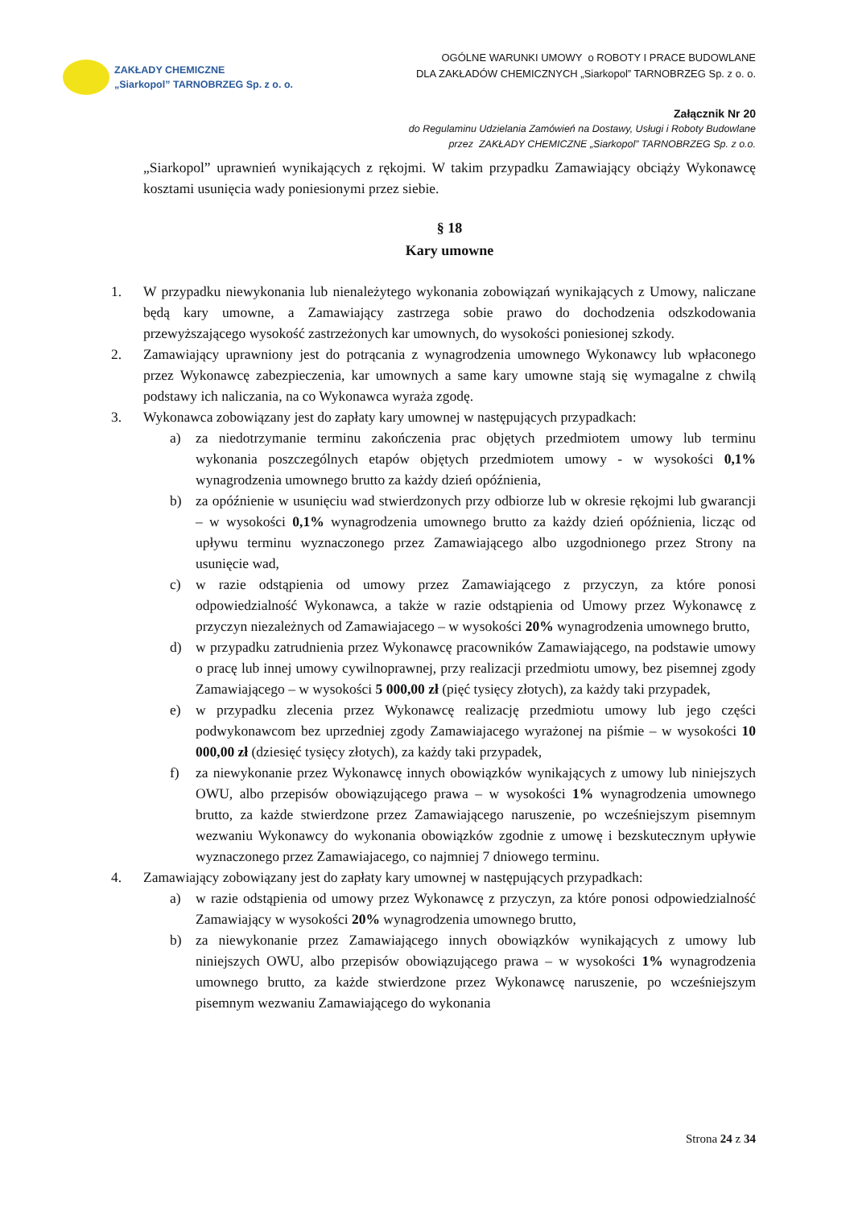ZAKŁADY CHEMICZNE
„Siarkopol” TARNOBRZEG Sp. z o. o.
OGÓLNE WARUNKI UMOWY o ROBOTY I PRACE BUDOWLANE
DLA ZAKŁADÓW CHEMICZNYCH „Siarkopol” TARNOBRZEG Sp. z o. o.
Załącznik Nr 20
do Regulaminu Udzielania Zamówień na Dostawy, Usługi i Roboty Budowlane
przez ZAKŁADY CHEMICZNE „Siarkopol” TARNOBRZEG Sp. z o.o.
„Siarkopol” uprawnień wynikających z rękojmi. W takim przypadku Zamawiający obciąży Wykonawcę kosztami usunięcia wady poniesionymi przez siebie.
§ 18
Kary umowne
1. W przypadku niewykonania lub nienależytego wykonania zobowiązań wynikających z Umowy, naliczane będą kary umowne, a Zamawiający zastrzega sobie prawo do dochodzenia odszkodowania przewyższającego wysokość zastrzeżonych kar umownych, do wysokości poniesionej szkody.
2. Zamawiający uprawniony jest do potrącania z wynagrodzenia umownego Wykonawcy lub wpłaconego przez Wykonawcę zabezpieczenia, kar umownych a same kary umowne stają się wymagalne z chwilą podstawy ich naliczania, na co Wykonawca wyraża zgodę.
3. Wykonawca zobowiązany jest do zapłaty kary umownej w następujących przypadkach:
a) za niedotrzymanie terminu zakończenia prac objętych przedmiotem umowy lub terminu wykonania poszczególnych etapów objętych przedmiotem umowy - w wysokości 0,1% wynagrodzenia umownego brutto za każdy dzień opóźnienia,
b) za opóźnienie w usunięciu wad stwierdzonych przy odbiorze lub w okresie rękojmi lub gwarancji – w wysokości 0,1% wynagrodzenia umownego brutto za każdy dzień opóźnienia, licząc od upływu terminu wyznaczonego przez Zamawiającego albo uzgodnionego przez Strony na usunięcie wad,
c) w razie odstąpienia od umowy przez Zamawiającego z przyczyn, za które ponosi odpowiedzialność Wykonawca, a także w razie odstąpienia od Umowy przez Wykonawcę z przyczyn niezależnych od Zamawiajacego – w wysokości 20% wynagrodzenia umownego brutto,
d) w przypadku zatrudnienia przez Wykonawcę pracowników Zamawiającego, na podstawie umowy o pracę lub innej umowy cywilnoprawnej, przy realizacji przedmiotu umowy, bez pisemnej zgody Zamawiającego – w wysokości 5 000,00 zł (pięć tysięcy złotych), za każdy taki przypadek,
e) w przypadku zlecenia przez Wykonawcę realizację przedmiotu umowy lub jego części podwykonawcom bez uprzedniej zgody Zamawiajacego wyrażonej na piśmie – w wysokości 10 000,00 zł (dziesięć tysięcy złotych), za każdy taki przypadek,
f) za niewykonanie przez Wykonawcę innych obowiązków wynikających z umowy lub niniejszych OWU, albo przepisów obowiązującego prawa – w wysokości 1% wynagrodzenia umownego brutto, za każde stwierdzone przez Zamawiającego naruszenie, po wcześniejszym pisemnym wezwaniu Wykonawcy do wykonania obowiązków zgodnie z umowę i bezskutecznym upływie wyznaczonego przez Zamawiajacego, co najmniej 7 dniowego terminu.
4. Zamawiający zobowiązany jest do zapłaty kary umownej w następujących przypadkach:
a) w razie odstąpienia od umowy przez Wykonawcę z przyczyn, za które ponosi odpowiedzialność Zamawiający w wysokości 20% wynagrodzenia umownego brutto,
b) za niewykonanie przez Zamawiającego innych obowiązków wynikających z umowy lub niniejszych OWU, albo przepisów obowiązującego prawa – w wysokości 1% wynagrodzenia umownego brutto, za każde stwierdzone przez Wykonawcę naruszenie, po wcześniejszym pisemnym wezwaniu Zamawiającego do wykonania
Strona 24 z 34